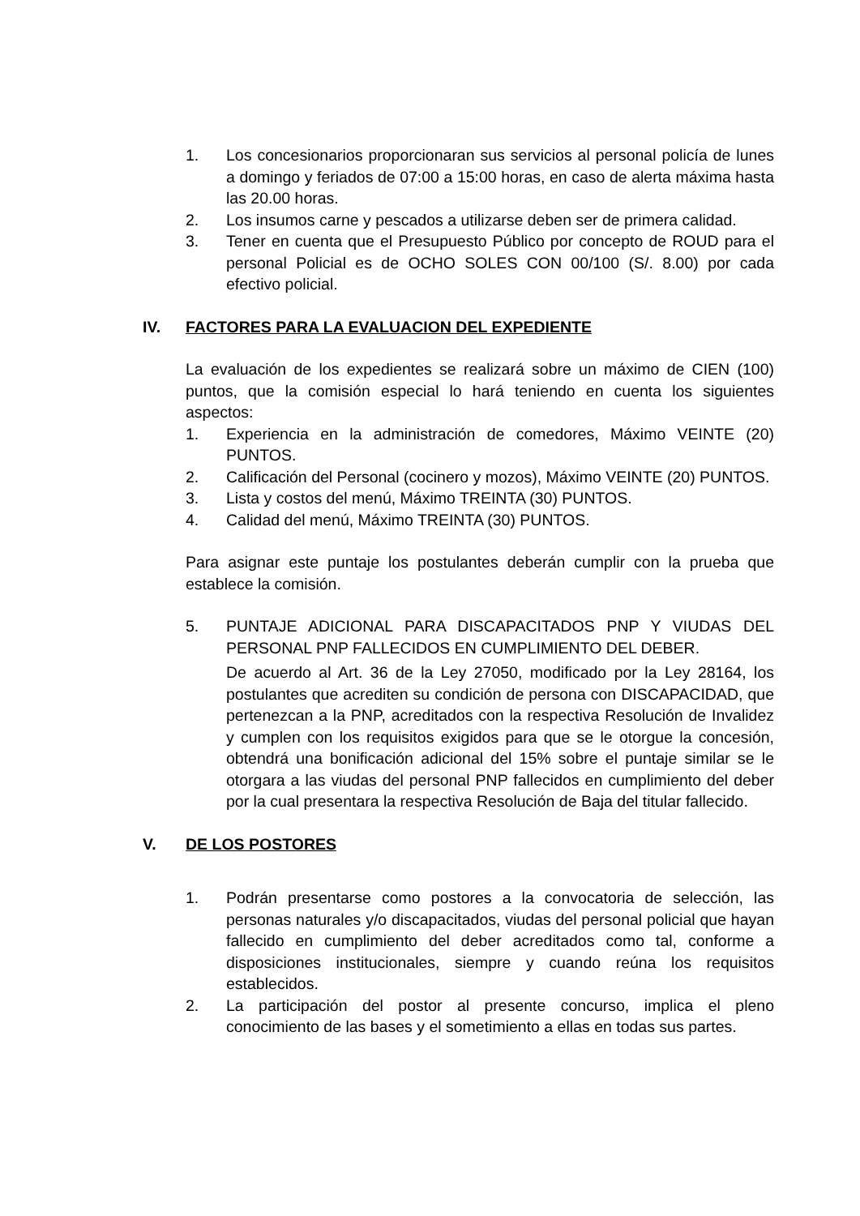1. Los concesionarios proporcionaran sus servicios al personal policía de lunes a domingo y feriados de 07:00 a 15:00 horas, en caso de alerta máxima hasta las 20.00 horas.
2. Los insumos carne y pescados a utilizarse deben ser de primera calidad.
3. Tener en cuenta que el Presupuesto Público por concepto de ROUD para el personal Policial es de OCHO SOLES CON 00/100 (S/. 8.00) por cada efectivo policial.
IV. FACTORES PARA LA EVALUACION DEL EXPEDIENTE
La evaluación de los expedientes se realizará sobre un máximo de CIEN (100) puntos, que la comisión especial lo hará teniendo en cuenta los siguientes aspectos:
1. Experiencia en la administración de comedores, Máximo VEINTE (20) PUNTOS.
2. Calificación del Personal (cocinero y mozos), Máximo VEINTE (20) PUNTOS.
3. Lista y costos del menú, Máximo TREINTA (30) PUNTOS.
4. Calidad del menú, Máximo TREINTA (30) PUNTOS.
Para asignar este puntaje los postulantes deberán cumplir con la prueba que establece la comisión.
5. PUNTAJE ADICIONAL PARA DISCAPACITADOS PNP Y VIUDAS DEL PERSONAL PNP FALLECIDOS EN CUMPLIMIENTO DEL DEBER.
De acuerdo al Art. 36 de la Ley 27050, modificado por la Ley 28164, los postulantes que acrediten su condición de persona con DISCAPACIDAD, que pertenezcan a la PNP, acreditados con la respectiva Resolución de Invalidez y cumplen con los requisitos exigidos para que se le otorgue la concesión, obtendrá una bonificación adicional del 15% sobre el puntaje similar se le otorgara a las viudas del personal PNP fallecidos en cumplimiento del deber por la cual presentara la respectiva Resolución de Baja del titular fallecido.
V. DE LOS POSTORES
1. Podrán presentarse como postores a la convocatoria de selección, las personas naturales y/o discapacitados, viudas del personal policial que hayan fallecido en cumplimiento del deber acreditados como tal, conforme a disposiciones institucionales, siempre y cuando reúna los requisitos establecidos.
2. La participación del postor al presente concurso, implica el pleno conocimiento de las bases y el sometimiento a ellas en todas sus partes.